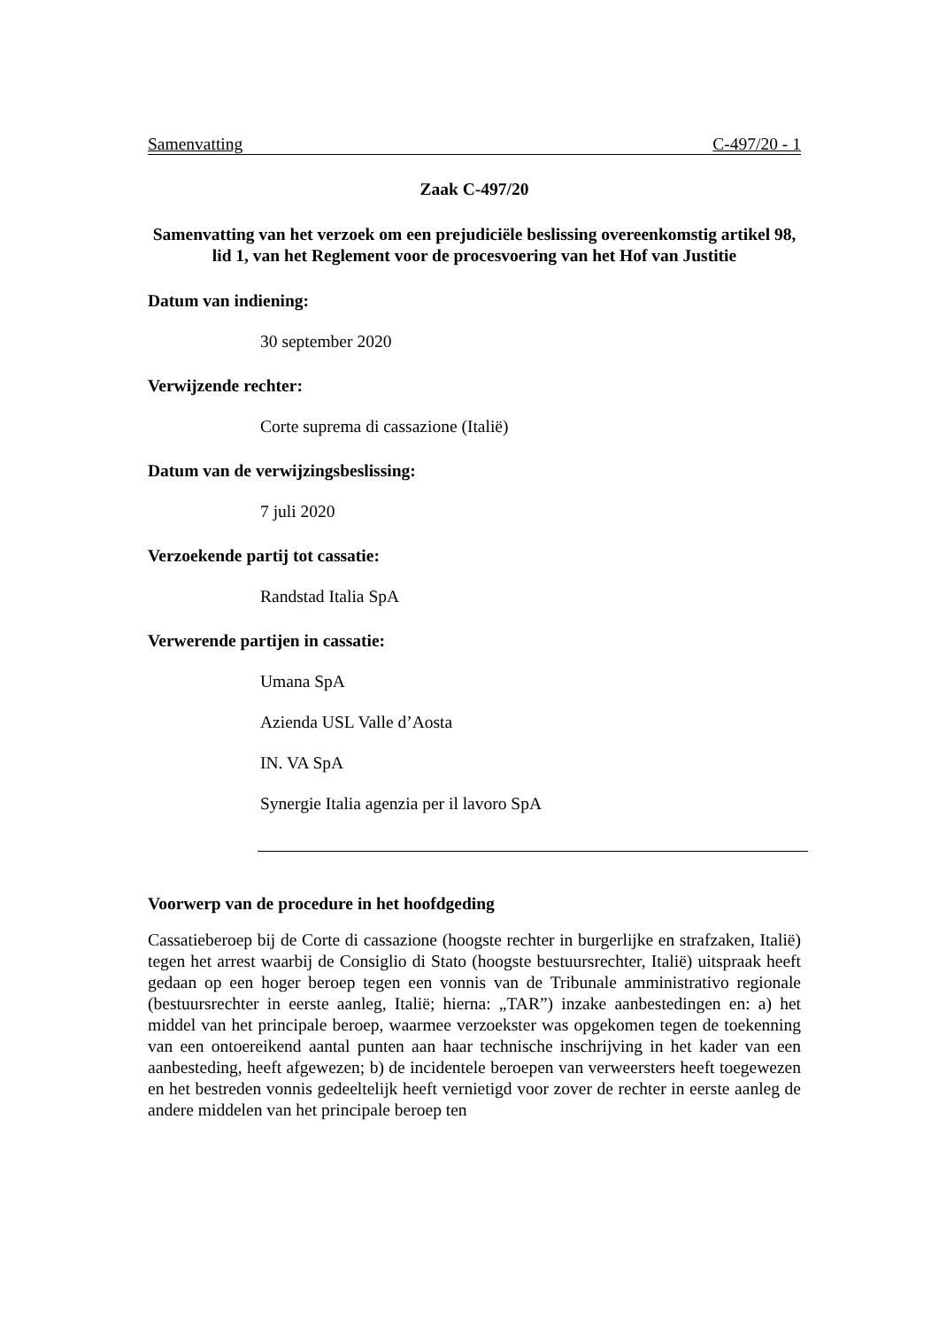Samenvatting C-497/20 - 1
Zaak C-497/20
Samenvatting van het verzoek om een prejudiciële beslissing overeenkomstig artikel 98, lid 1, van het Reglement voor de procesvoering van het Hof van Justitie
Datum van indiening:
30 september 2020
Verwijzende rechter:
Corte suprema di cassazione (Italië)
Datum van de verwijzingsbeslissing:
7 juli 2020
Verzoekende partij tot cassatie:
Randstad Italia SpA
Verwerende partijen in cassatie:
Umana SpA
Azienda USL Valle d’Aosta
IN. VA SpA
Synergie Italia agenzia per il lavoro SpA
Voorwerp van de procedure in het hoofdgeding
Cassatieberoep bij de Corte di cassazione (hoogste rechter in burgerlijke en strafzaken, Italië) tegen het arrest waarbij de Consiglio di Stato (hoogste bestuursrechter, Italië) uitspraak heeft gedaan op een hoger beroep tegen een vonnis van de Tribunale amministrativo regionale (bestuursrechter in eerste aanleg, Italië; hierna: „TAR”) inzake aanbestedingen en: a) het middel van het principale beroep, waarmee verzoekster was opgekomen tegen de toekenning van een ontoereikend aantal punten aan haar technische inschrijving in het kader van een aanbesteding, heeft afgewezen; b) de incidentele beroepen van verweersters heeft toegewezen en het bestreden vonnis gedeeltelijk heeft vernietigd voor zover de rechter in eerste aanleg de andere middelen van het principale beroep ten